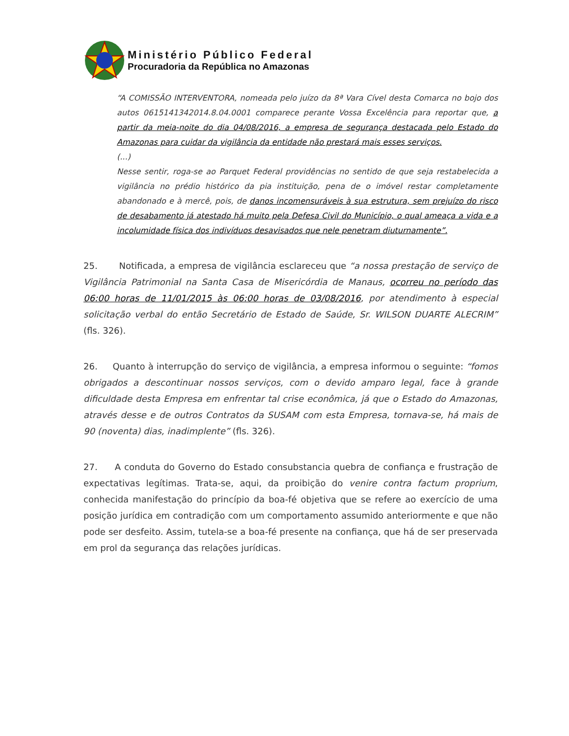Ministério Público Federal
Procuradoria da República no Amazonas
“A COMISSÃO INTERVENTORA, nomeada pelo juízo da 8ª Vara Cível desta Comarca no bojo dos autos 0615141342014.8.04.0001 comparece perante Vossa Excelência para reportar que, a partir da meia-noite do dia 04/08/2016, a empresa de segurança destacada pelo Estado do Amazonas para cuidar da vigilância da entidade não prestará mais esses serviços.
(...)
Nesse sentir, roga-se ao Parquet Federal providências no sentido de que seja restabelecida a vigilância no prédio histórico da pia instituição, pena de o imóvel restar completamente abandonado e à mercê, pois, de danos incomensuráveis à sua estrutura, sem prejuízo do risco de desabamento já atestado há muito pela Defesa Civil do Município, o qual ameaça a vida e a incolumidade física dos indivíduos desavisados que nele penetram diuturnamente”.
25. Notificada, a empresa de vigilância esclareceu que “a nossa prestação de serviço de Vigilância Patrimonial na Santa Casa de Misericórdia de Manaus, ocorreu no período das 06:00 horas de 11/01/2015 às 06:00 horas de 03/08/2016, por atendimento à especial solicitação verbal do então Secretário de Estado de Saúde, Sr. WILSON DUARTE ALECRIM” (fls. 326).
26. Quanto à interrupção do serviço de vigilância, a empresa informou o seguinte: “fomos obrigados a descontinuar nossos serviços, com o devido amparo legal, face à grande dificuldade desta Empresa em enfrentar tal crise econômica, já que o Estado do Amazonas, através desse e de outros Contratos da SUSAM com esta Empresa, tornava-se, há mais de 90 (noventa) dias, inadimplente” (fls. 326).
27. A conduta do Governo do Estado consubstancia quebra de confiança e frustração de expectativas legítimas. Trata-se, aqui, da proibição do venire contra factum proprium, conhecida manifestação do princípio da boa-fé objetiva que se refere ao exercício de uma posição jurídica em contradição com um comportamento assumido anteriormente e que não pode ser desfeito. Assim, tutela-se a boa-fé presente na confiança, que há de ser preservada em prol da segurança das relações jurídicas.